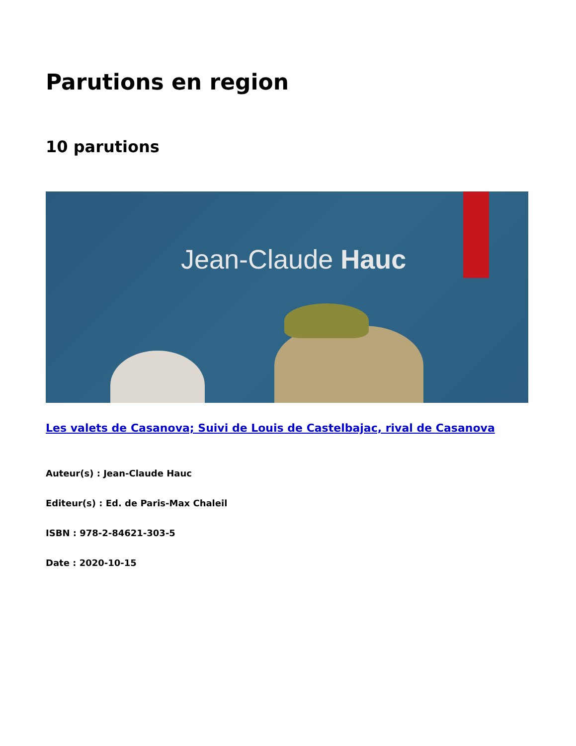Parutions en region
10 parutions
Jean-Claude Hauc
Les valets de Casanova; Suivi de Louis de Castelbajac, rival de Casanova
Auteur(s) : Jean-Claude Hauc
Editeur(s) : Ed. de Paris-Max Chaleil
ISBN : 978-2-84621-303-5
Date : 2020-10-15